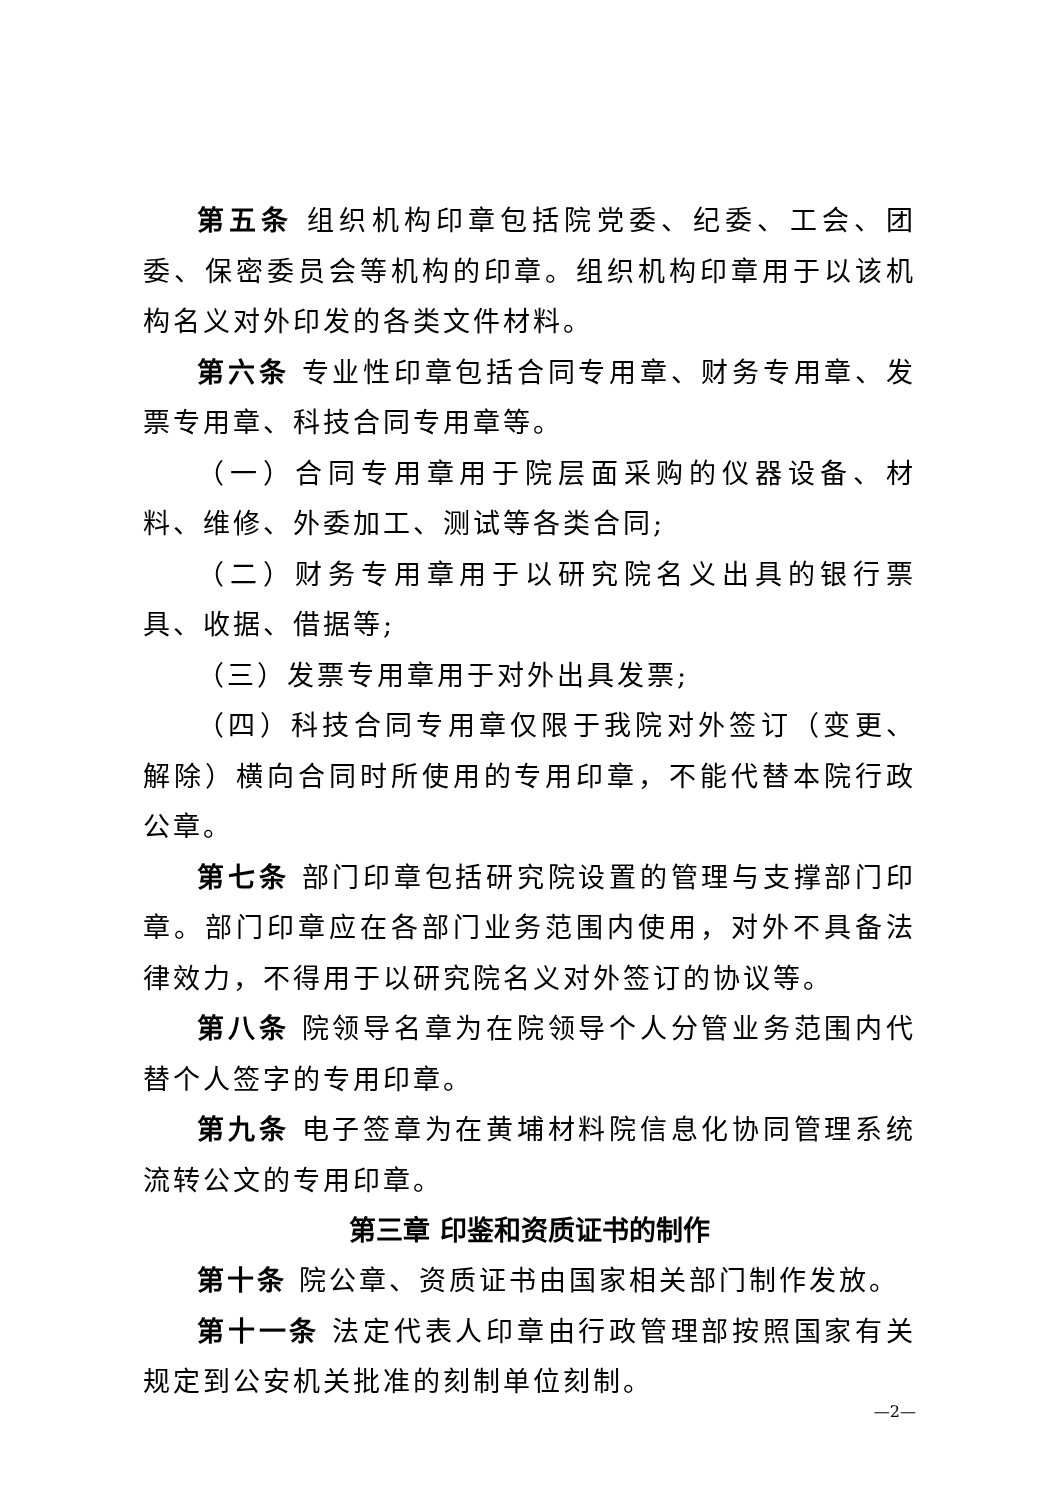第五条 组织机构印章包括院党委、纪委、工会、团委、保密委员会等机构的印章。组织机构印章用于以该机构名义对外印发的各类文件材料。
第六条 专业性印章包括合同专用章、财务专用章、发票专用章、科技合同专用章等。
（一）合同专用章用于院层面采购的仪器设备、材料、维修、外委加工、测试等各类合同;
（二）财务专用章用于以研究院名义出具的银行票具、收据、借据等;
（三）发票专用章用于对外出具发票;
（四）科技合同专用章仅限于我院对外签订（变更、解除）横向合同时所使用的专用印章，不能代替本院行政公章。
第七条 部门印章包括研究院设置的管理与支撑部门印章。部门印章应在各部门业务范围内使用，对外不具备法律效力，不得用于以研究院名义对外签订的协议等。
第八条 院领导名章为在院领导个人分管业务范围内代替个人签字的专用印章。
第九条 电子签章为在黄埔材料院信息化协同管理系统流转公文的专用印章。
第三章 印鉴和资质证书的制作
第十条 院公章、资质证书由国家相关部门制作发放。
第十一条 法定代表人印章由行政管理部按照国家有关规定到公安机关批准的刻制单位刻制。
—2—